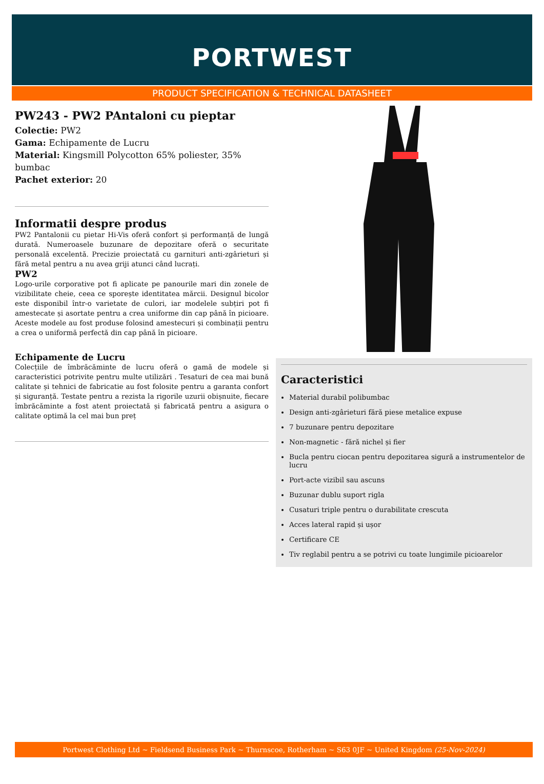PORTWEST
PRODUCT SPECIFICATION & TECHNICAL DATASHEET
PW243 - PW2 PAntaloni cu pieptar
Colectie: PW2
Gama: Echipamente de Lucru
Material: Kingsmill Polycotton 65% poliester, 35% bumbac
Pachet exterior: 20
Informatii despre produs
PW2 Pantalonii cu pietar Hi-Vis oferă confort și performanță de lungă durată. Numeroasele buzunare de depozitare oferă o securitate personală excelentă. Precizie proiectată cu garnituri anti-zgârieturi și fără metal pentru a nu avea griji atunci când lucrați.
PW2
Logo-urile corporative pot fi aplicate pe panourile mari din zonele de vizibilitate cheie, ceea ce sporește identitatea mărcii. Designul bicolor este disponibil într-o varietate de culori, iar modelele subțiri pot fi amestecate și asortate pentru a crea uniforme din cap până în picioare. Aceste modele au fost produse folosind amestecuri și combinații pentru a crea o uniformă perfectă din cap până în picioare.
Echipamente de Lucru
Colecțiile de îmbrăcăminte de lucru oferă o gamă de modele și caracteristici potrivite pentru multe utilizări . Tesaturi de cea mai bună calitate și tehnici de fabricatie au fost folosite pentru a garanta confort și siguranță. Testate pentru a rezista la rigorile uzurii obișnuite, fiecare îmbrăcăminte a fost atent proiectată și fabricată pentru a asigura o calitate optimă la cel mai bun preț
Caracteristici
Material durabil polibumbac
Design anti-zgârieturi fără piese metalice expuse
7 buzunare pentru depozitare
Non-magnetic - fără nichel și fier
Bucla pentru ciocan pentru depozitarea sigură a instrumentelor de lucru
Port-acte vizibil sau ascuns
Buzunar dublu suport rigla
Cusaturi triple pentru o durabilitate crescuta
Acces lateral rapid și ușor
Certificare CE
Tiv reglabil pentru a se potrivi cu toate lungimile picioarelor
Portwest Clothing Ltd ~ Fieldsend Business Park ~ Thurnscoe, Rotherham ~ S63 0JF ~ United Kingdom (25-Nov-2024)